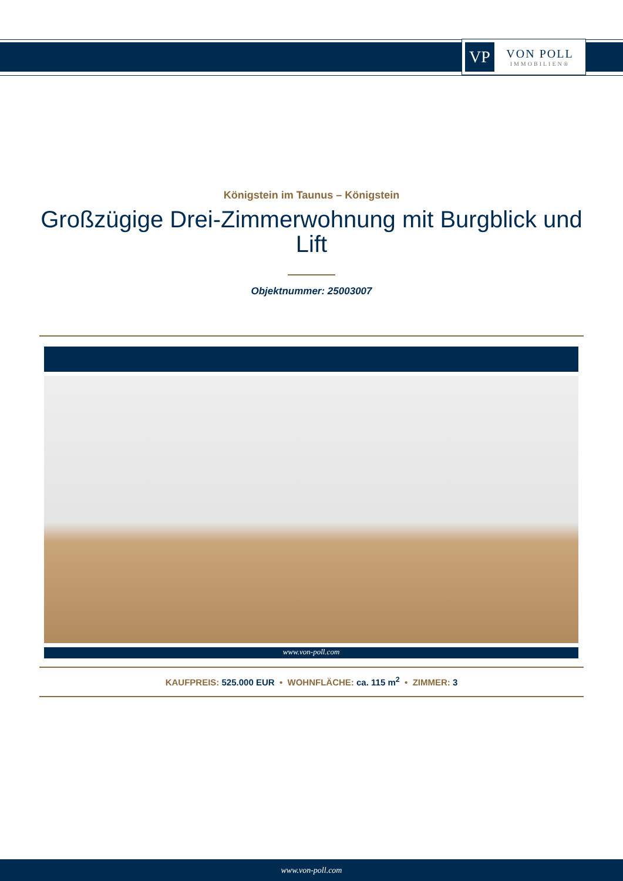VP
VON POLL
IMMOBILIEN®
Königstein im Taunus – Königstein
Großzügige Drei-Zimmerwohnung mit Burgblick und Lift
Objektnummer: 25003007
www.von-poll.com
KAUFPREIS: 525.000 EUR • WOHNFLÄCHE: ca. 115 m<sup>2</sup> • ZIMMER: 3
www.von-poll.com